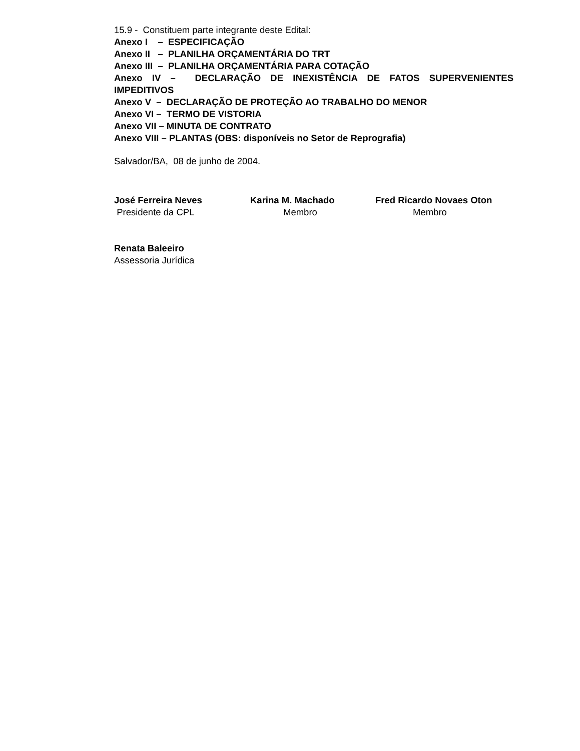15.9 - Constituem parte integrante deste Edital:
Anexo I – ESPECIFICAÇÃO
Anexo II – PLANILHA ORÇAMENTÁRIA DO TRT
Anexo III – PLANILHA ORÇAMENTÁRIA PARA COTAÇÃO
Anexo IV – DECLARAÇÃO DE INEXISTÊNCIA DE FATOS SUPERVENIENTES
IMPEDITIVOS
Anexo V – DECLARAÇÃO DE PROTEÇÃO AO TRABALHO DO MENOR
Anexo VI – TERMO DE VISTORIA
Anexo VII – MINUTA DE CONTRATO
Anexo VIII – PLANTAS (OBS: disponíveis no Setor de Reprografia)
Salvador/BA, 08 de junho de 2004.
José Ferreira Neves
Presidente da CPL
Karina M. Machado
Membro
Fred Ricardo Novaes Oton
Membro
Renata Baleeiro
Assessoria Jurídica